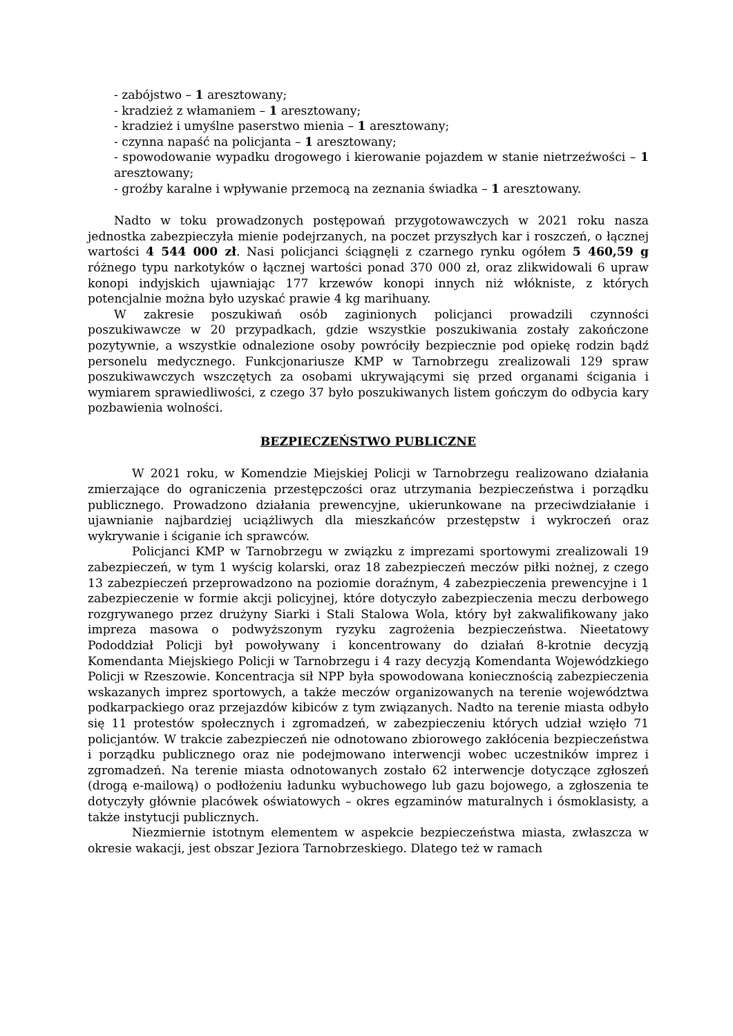- zabójstwo – 1 aresztowany;
- kradzież z włamaniem – 1 aresztowany;
- kradzież i umyślne paserstwo mienia – 1 aresztowany;
- czynna napaść na policjanta – 1 aresztowany;
- spowodowanie wypadku drogowego i kierowanie pojazdem w stanie nietrzeźwości – 1 aresztowany;
- groźby karalne i wpływanie przemocą na zeznania świadka – 1 aresztowany.
Nadto w toku prowadzonych postępowań przygotowawczych w 2021 roku nasza jednostka zabezpieczyła mienie podejrzanych, na poczet przyszłych kar i roszczeń, o łącznej wartości 4 544 000 zł. Nasi policjanci ściągnęli z czarnego rynku ogółem 5 460,59 g różnego typu narkotyków o łącznej wartości ponad 370 000 zł, oraz zlikwidowali 6 upraw konopi indyjskich ujawniając 177 krzewów konopi innych niż włókniste, z których potencjalnie można było uzyskać prawie 4 kg marihuany.
W zakresie poszukiwań osób zaginionych policjanci prowadzili czynności poszukiwawcze w 20 przypadkach, gdzie wszystkie poszukiwania zostały zakończone pozytywnie, a wszystkie odnalezione osoby powróciły bezpiecznie pod opiekę rodzin bądź personelu medycznego. Funkcjonariusze KMP w Tarnobrzegu zrealizowali 129 spraw poszukiwawczych wszczętych za osobami ukrywającymi się przed organami ścigania i wymiarem sprawiedliwości, z czego 37 było poszukiwanych listem gończym do odbycia kary pozbawienia wolności.
BEZPIECZEŃSTWO PUBLICZNE
W 2021 roku, w Komendzie Miejskiej Policji w Tarnobrzegu realizowano działania zmierzające do ograniczenia przestępczości oraz utrzymania bezpieczeństwa i porządku publicznego. Prowadzono działania prewencyjne, ukierunkowane na przeciwdziałanie i ujawnianie najbardziej uciążliwych dla mieszkańców przestępstw i wykroczeń oraz wykrywanie i ściganie ich sprawców.
Policjanci KMP w Tarnobrzegu w związku z imprezami sportowymi zrealizowali 19 zabezpieczeń, w tym 1 wyścig kolarski, oraz 18 zabezpieczeń meczów piłki nożnej, z czego 13 zabezpieczeń przeprowadzono na poziomie doraźnym, 4 zabezpieczenia prewencyjne i 1 zabezpieczenie w formie akcji policyjnej, które dotyczyło zabezpieczenia meczu derbowego rozgrywanego przez drużyny Siarki i Stali Stalowa Wola, który był zakwalifikowany jako impreza masowa o podwyższonym ryzyku zagrożenia bezpieczeństwa. Nieetatowy Pododdział Policji był powoływany i koncentrowany do działań 8-krotnie decyzją Komendanta Miejskiego Policji w Tarnobrzegu i 4 razy decyzją Komendanta Wojewódzkiego Policji w Rzeszowie. Koncentracja sił NPP była spowodowana koniecznością zabezpieczenia wskazanych imprez sportowych, a także meczów organizowanych na terenie województwa podkarpackiego oraz przejazdów kibiców z tym związanych. Nadto na terenie miasta odbyło się 11 protestów społecznych i zgromadzeń, w zabezpieczeniu których udział wzięło 71 policjantów. W trakcie zabezpieczeń nie odnotowano zbiorowego zakłócenia bezpieczeństwa i porządku publicznego oraz nie podejmowano interwencji wobec uczestników imprez i zgromadzeń. Na terenie miasta odnotowanych zostało 62 interwencje dotyczące zgłoszeń (drogą e-mailową) o podłożeniu ładunku wybuchowego lub gazu bojowego, a zgłoszenia te dotyczyły głównie placówek oświatowych – okres egzaminów maturalnych i ósmoklasisty, a także instytucji publicznych.
Niezmiernie istotnym elementem w aspekcie bezpieczeństwa miasta, zwłaszcza w okresie wakacji, jest obszar Jeziora Tarnobrzeskiego. Dlatego też w ramach